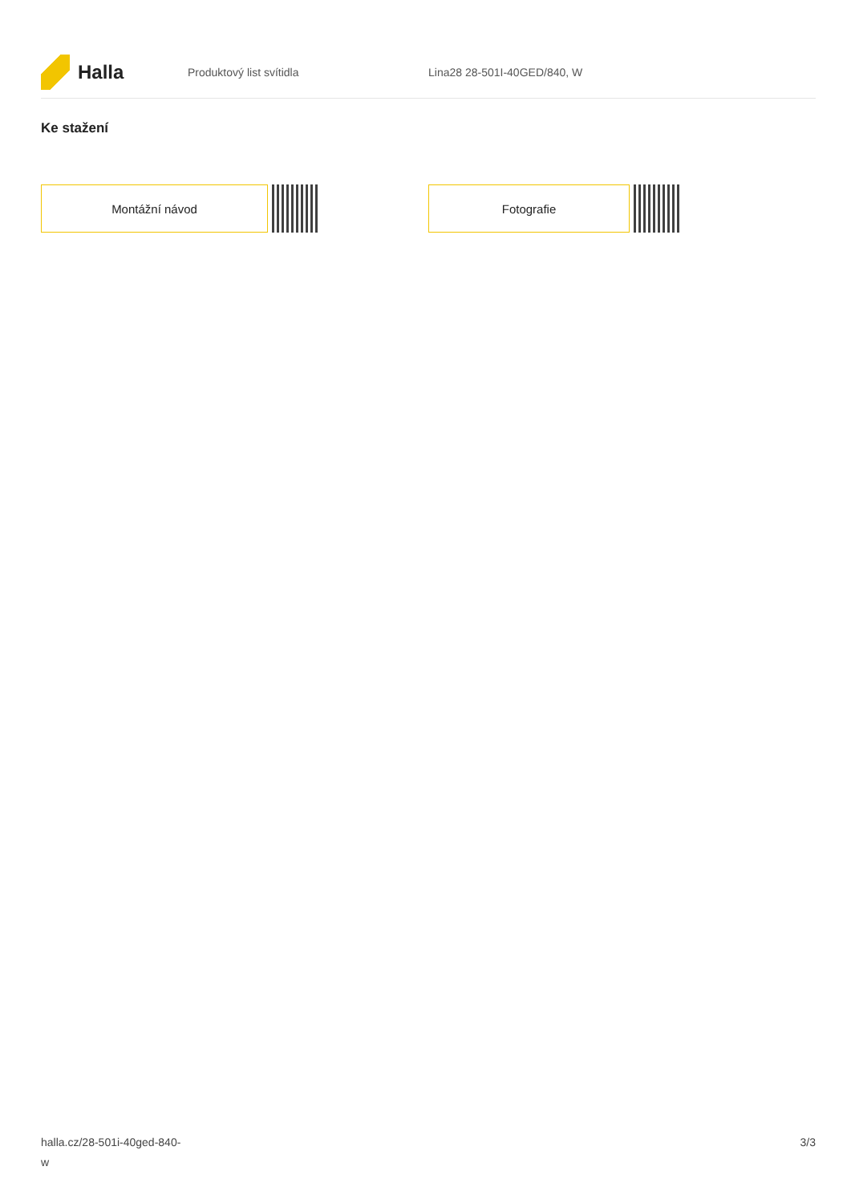Halla
Produktový list svítidla Lina28 28-501I-40GED/840, W
Ke stažení
Montážní návod Fotografie
halla.cz/28-501i-40ged-840-
w
3/3